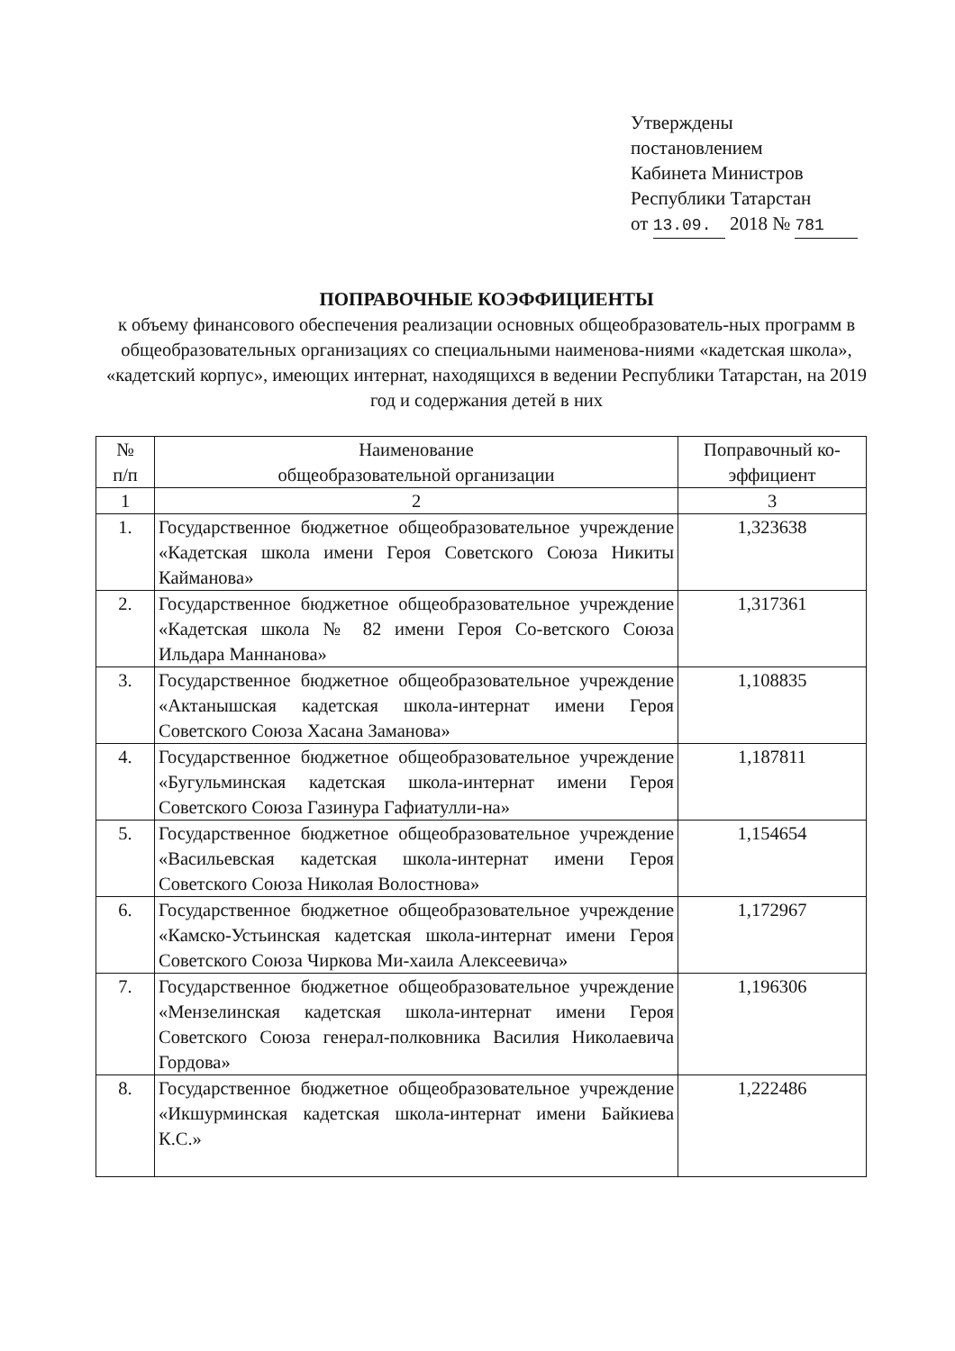Утверждены
постановлением
Кабинета Министров
Республики Татарстан
от 13.09. 2018 № 781
ПОПРАВОЧНЫЕ КОЭФФИЦИЕНТЫ
к объему финансового обеспечения реализации основных общеобразователь-ных программ в общеобразовательных организациях со специальными наименова-ниями «кадетская школа», «кадетский корпус», имеющих интернат, находящихся в ведении Республики Татарстан, на 2019 год и содержания детей в них
| № п/п | Наименование общеобразовательной организации | Поправочный ко-эффициент |
| --- | --- | --- |
| 1 | 2 | 3 |
| 1. | Государственное бюджетное общеобразовательное учреждение «Кадетская школа имени Героя Советского Союза Никиты Кайманова» | 1,323638 |
| 2. | Государственное бюджетное общеобразовательное учреждение «Кадетская школа № 82 имени Героя Со-ветского Союза Ильдара Маннанова» | 1,317361 |
| 3. | Государственное бюджетное общеобразовательное учреждение «Актанышская кадетская школа-интернат имени Героя Советского Союза Хасана Заманова» | 1,108835 |
| 4. | Государственное бюджетное общеобразовательное учреждение «Бугульминская кадетская школа-интернат имени Героя Советского Союза Газинура Гафиатулли-на» | 1,187811 |
| 5. | Государственное бюджетное общеобразовательное учреждение «Васильевская кадетская школа-интернат имени Героя Советского Союза Николая Волостнова» | 1,154654 |
| 6. | Государственное бюджетное общеобразовательное учреждение «Камско-Устьинская кадетская школа-интернат имени Героя Советского Союза Чиркова Ми-хаила Алексеевича» | 1,172967 |
| 7. | Государственное бюджетное общеобразовательное учреждение «Мензелинская кадетская школа-интернат имени Героя Советского Союза генерал-полковника Василия Николаевича Гордова» | 1,196306 |
| 8. | Государственное бюджетное общеобразовательное учреждение «Икшурминская кадетская школа-интернат имени Байкиева К.С.» | 1,222486 |